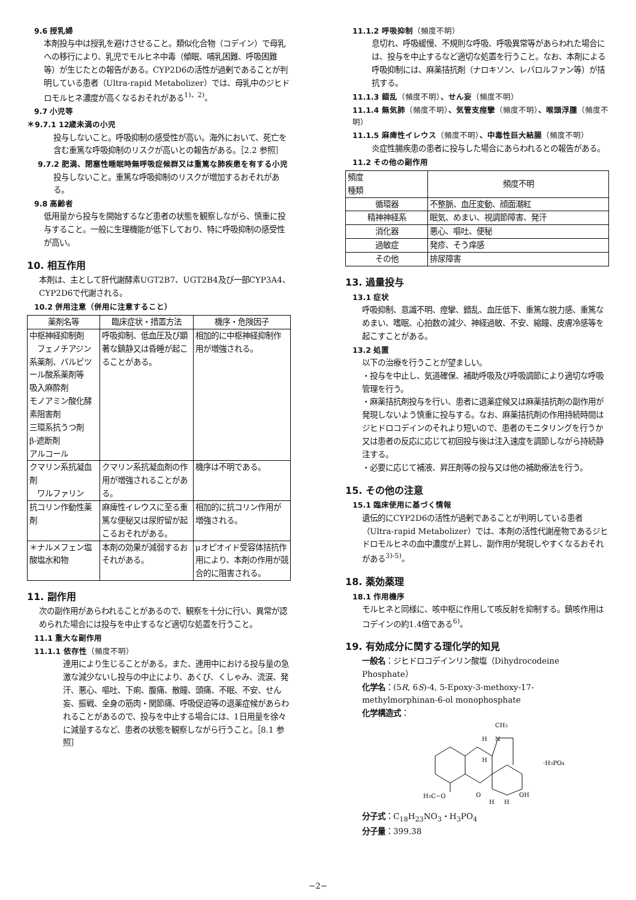9.6 授乳婦
本剤投与中は授乳を避けさせること。類似化合物（コデイン）で母乳への移行により、乳児でモルヒネ中毒（傾眠、哺乳困難、呼吸困難等）が生じたとの報告がある。CYP2D6の活性が過剰であることが判明している患者（Ultra-rapid Metabolizer）では、母乳中のジヒドロモルヒネ濃度が高くなるおそれがある<sup>1)、2)</sup>。
9.7 小児等
＊9.7.1 12歳未満の小児
投与しないこと。呼吸抑制の感受性が高い。海外において、死亡を含む重篤な呼吸抑制のリスクが高いとの報告がある。［2.2 参照］
9.7.2 肥満、閉塞性睡眠時無呼吸症候群又は重篤な肺疾患を有する小児
投与しないこと。重篤な呼吸抑制のリスクが増加するおそれがある。
9.8 高齢者
低用量から投与を開始するなど患者の状態を観察しながら、慎重に投与すること。一般に生理機能が低下しており、特に呼吸抑制の感受性が高い。
10. 相互作用
本剤は、主として肝代謝酵素UGT2B7、UGT2B4及び一部CYP3A4、CYP2D6で代謝される。
10.2 併用注意（併用に注意すること）
| 薬剤名等 | 臨床症状・措置方法 | 機序・危険因子 |
| --- | --- | --- |
| 中枢神経抑制剤 フェノチアジン系薬剤、バルビツール酸系薬剤等 吸入麻酔剤 モノアミン酸化酵素阻害剤 三環系抗うつ剤 β-遮断剤 アルコール | 呼吸抑制、低血圧及び顕著な鎮静又は昏睡が起こることがある。 | 相加的に中枢神経抑制作用が増強される。 |
| クマリン系抗凝血剤 ワルファリン | クマリン系抗凝血剤の作用が増強されることがある。 | 機序は不明である。 |
| 抗コリン作動性薬剤 | 麻痺性イレウスに至る重篤な便秘又は尿貯留が起こるおそれがある。 | 相加的に抗コリン作用が増強される。 |
| ＊ナルメフェン塩酸塩水和物 | 本剤の効果が減弱するおそれがある。 | μオピオイド受容体拮抗作用により、本剤の作用が競合的に阻害される。 |
11. 副作用
次の副作用があらわれることがあるので、観察を十分に行い、異常が認められた場合には投与を中止するなど適切な処置を行うこと。
11.1 重大な副作用
11.1.1 依存性（頻度不明）
連用により生じることがある。また、連用中における投与量の急激な減少ないし投与の中止により、あくび、くしゃみ、流涙、発汗、悪心、嘔吐、下痢、腹痛、散瞳、頭痛、不眠、不安、せん妄、振戦、全身の筋肉・関節痛、呼吸促迫等の退薬症候があらわれることがあるので、投与を中止する場合には、1日用量を徐々に減量するなど、患者の状態を観察しながら行うこと。［8.1 参照］
11.1.2 呼吸抑制（頻度不明）
息切れ、呼吸緩慢、不規則な呼吸、呼吸異常等があらわれた場合には、投与を中止するなど適切な処置を行うこと。なお、本剤による呼吸抑制には、麻薬拮抗剤（ナロキソン、レバロルファン等）が拮抗する。
11.1.3 錯乱（頻度不明）、せん妄（頻度不明）
11.1.4 無気肺（頻度不明）、気管支痙攣（頻度不明）、喉頭浮腫（頻度不明）
11.1.5 麻痺性イレウス（頻度不明）、中毒性巨大結腸（頻度不明）
炎症性腸疾患の患者に投与した場合にあらわれるとの報告がある。
11.2 その他の副作用
| 頻度 種類 | 頻度不明 |
| --- | --- |
| 循環器 | 不整脈、血圧変動、顔面潮紅 |
| 精神神経系 | 眠気、めまい、視調節障害、発汗 |
| 消化器 | 悪心、嘔吐、便秘 |
| 過敏症 | 発疹、そう痒感 |
| その他 | 排尿障害 |
13. 過量投与
13.1 症状
呼吸抑制、意識不明、痙攣、錯乱、血圧低下、重篤な脱力感、重篤なめまい、嗜眠、心拍数の減少、神経過敏、不安、縮瞳、皮膚冷感等を起こすことがある。
13.2 処置
以下の治療を行うことが望ましい。
・投与を中止し、気道確保、補助呼吸及び呼吸調節により適切な呼吸管理を行う。
・麻薬拮抗剤投与を行い、患者に退薬症候又は麻薬拮抗剤の副作用が発現しないよう慎重に投与する。なお、麻薬拮抗剤の作用持続時間はジヒドロコデインのそれより短いので、患者のモニタリングを行うか又は患者の反応に応じて初回投与後は注入速度を調節しながら持続静注する。
・必要に応じて補液、昇圧剤等の投与又は他の補助療法を行う。
15. その他の注意
15.1 臨床使用に基づく情報
遺伝的にCYP2D6の活性が過剰であることが判明している患者（Ultra-rapid Metabolizer）では、本剤の活性代謝産物であるジヒドロモルヒネの血中濃度が上昇し、副作用が発現しやすくなるおそれがある<sup>3)-5)</sup>。
18. 薬効薬理
18.1 作用機序
モルヒネと同様に、咳中枢に作用して咳反射を抑制する。鎮咳作用はコデインの約1.4倍である<sup>6)</sup>。
19. 有効成分に関する理化学的知見
一般名：ジヒドロコデインリン酸塩（Dihydrocodeine Phosphate）
化学名：(5R, 6S)-4, 5-Epoxy-3-methoxy-17-methylmorphinan-6-ol monophosphate
化学構造式：
CH3
H
N
H
·H3PO4
H3C−O
O
H
H
OH
分子式：C<sub>18</sub>H<sub>23</sub>NO<sub>3</sub>・H<sub>3</sub>PO<sub>4</sub>
分子量：399.38
−2−